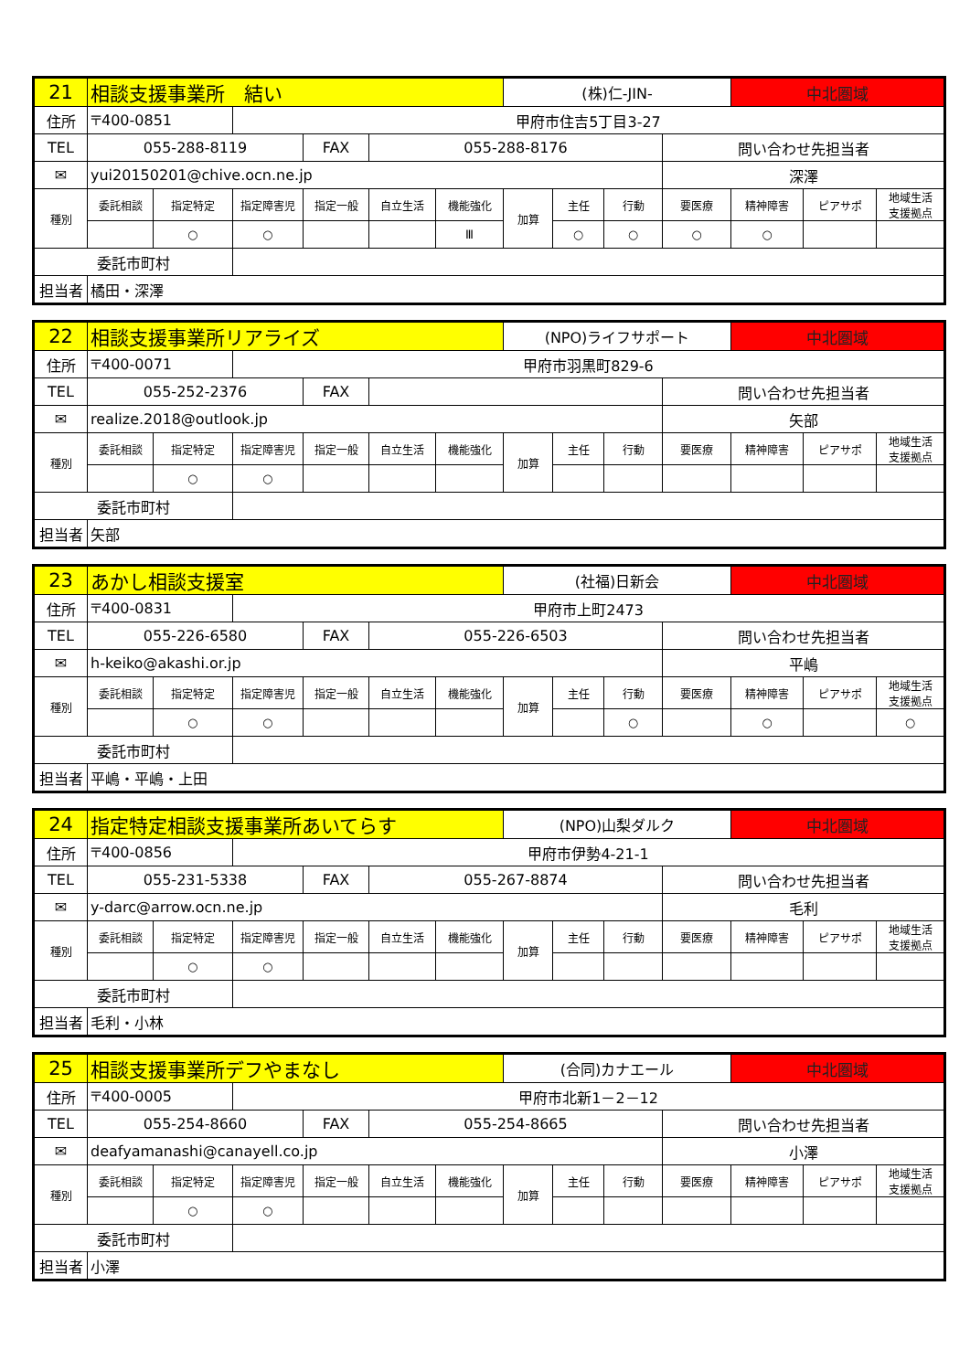| 21 | 相談支援事業所 結い | | | | | | (株)仁-JIN- | | | | 中北圏域 | | |
| 住所 | 〒400-0851 | | 甲府市住吉5丁目3-27 | | | | | | | | | | |
| TEL | 055-288-8119 | | | FAX | 055-288-8176 | | | | | 問い合わせ先担当者 | | | |
| ✉ | yui20150201@chive.ocn.ne.jp | | | | | | | | | 深澤 | | | |
| 種別 | 委託相談 | 指定特定 | 指定障害児 | 指定一般 | 自立生活 | 機能強化 | 加算 | 主任 | 行動 | 要医療 | 精神障害 | ピアサポ | 地域生活 支援拠点 |
| | | ○ | ○ | | | Ⅲ | | ○ | ○ | ○ | ○ | | |
| 委託市町村 | | | | | | | | | | | | | |
| 担当者 | 橘田・深澤 | | | | | | | | | | | | |
| 22 | 相談支援事業所リアライズ | | | | | | (NPO)ライフサポート | | | | 中北圏域 | | |
| 住所 | 〒400-0071 | | 甲府市羽黒町829-6 | | | | | | | | | | |
| TEL | 055-252-2376 | | | FAX | | | | | | 問い合わせ先担当者 | | | |
| ✉ | realize.2018@outlook.jp | | | | | | | | | 矢部 | | | |
| 種別 | 委託相談 | 指定特定 | 指定障害児 | 指定一般 | 自立生活 | 機能強化 | 加算 | 主任 | 行動 | 要医療 | 精神障害 | ピアサポ | 地域生活 支援拠点 |
| | | ○ | ○ | | | | | | | | | | |
| 委託市町村 | | | | | | | | | | | | | |
| 担当者 | 矢部 | | | | | | | | | | | | |
| 23 | あかし相談支援室 | | | | | | (社福)日新会 | | | | 中北圏域 | | |
| 住所 | 〒400-0831 | | 甲府市上町2473 | | | | | | | | | | |
| TEL | 055-226-6580 | | | FAX | 055-226-6503 | | | | | 問い合わせ先担当者 | | | |
| ✉ | h-keiko@akashi.or.jp | | | | | | | | | 平嶋 | | | |
| 種別 | 委託相談 | 指定特定 | 指定障害児 | 指定一般 | 自立生活 | 機能強化 | 加算 | 主任 | 行動 | 要医療 | 精神障害 | ピアサポ | 地域生活 支援拠点 |
| | | ○ | ○ | | | | | | ○ | | ○ | | ○ |
| 委託市町村 | | | | | | | | | | | | | |
| 担当者 | 平嶋・平嶋・上田 | | | | | | | | | | | | |
| 24 | 指定特定相談支援事業所あいてらす | | | | | | (NPO)山梨ダルク | | | | 中北圏域 | | |
| 住所 | 〒400-0856 | | 甲府市伊勢4-21-1 | | | | | | | | | | |
| TEL | 055-231-5338 | | | FAX | 055-267-8874 | | | | | 問い合わせ先担当者 | | | |
| ✉ | y-darc@arrow.ocn.ne.jp | | | | | | | | | 毛利 | | | |
| 種別 | 委託相談 | 指定特定 | 指定障害児 | 指定一般 | 自立生活 | 機能強化 | 加算 | 主任 | 行動 | 要医療 | 精神障害 | ピアサポ | 地域生活 支援拠点 |
| | | ○ | ○ | | | | | | | | | | |
| 委託市町村 | | | | | | | | | | | | | |
| 担当者 | 毛利・小林 | | | | | | | | | | | | |
| 25 | 相談支援事業所デフやまなし | | | | | | (合同)カナエール | | | | 中北圏域 | | |
| 住所 | 〒400-0005 | | 甲府市北新1－2－12 | | | | | | | | | | |
| TEL | 055-254-8660 | | | FAX | 055-254-8665 | | | | | 問い合わせ先担当者 | | | |
| ✉ | deafyamanashi@canayell.co.jp | | | | | | | | | 小澤 | | | |
| 種別 | 委託相談 | 指定特定 | 指定障害児 | 指定一般 | 自立生活 | 機能強化 | 加算 | 主任 | 行動 | 要医療 | 精神障害 | ピアサポ | 地域生活 支援拠点 |
| | | ○ | ○ | | | | | | | | | | |
| 委託市町村 | | | | | | | | | | | | | |
| 担当者 | 小澤 | | | | | | | | | | | | |